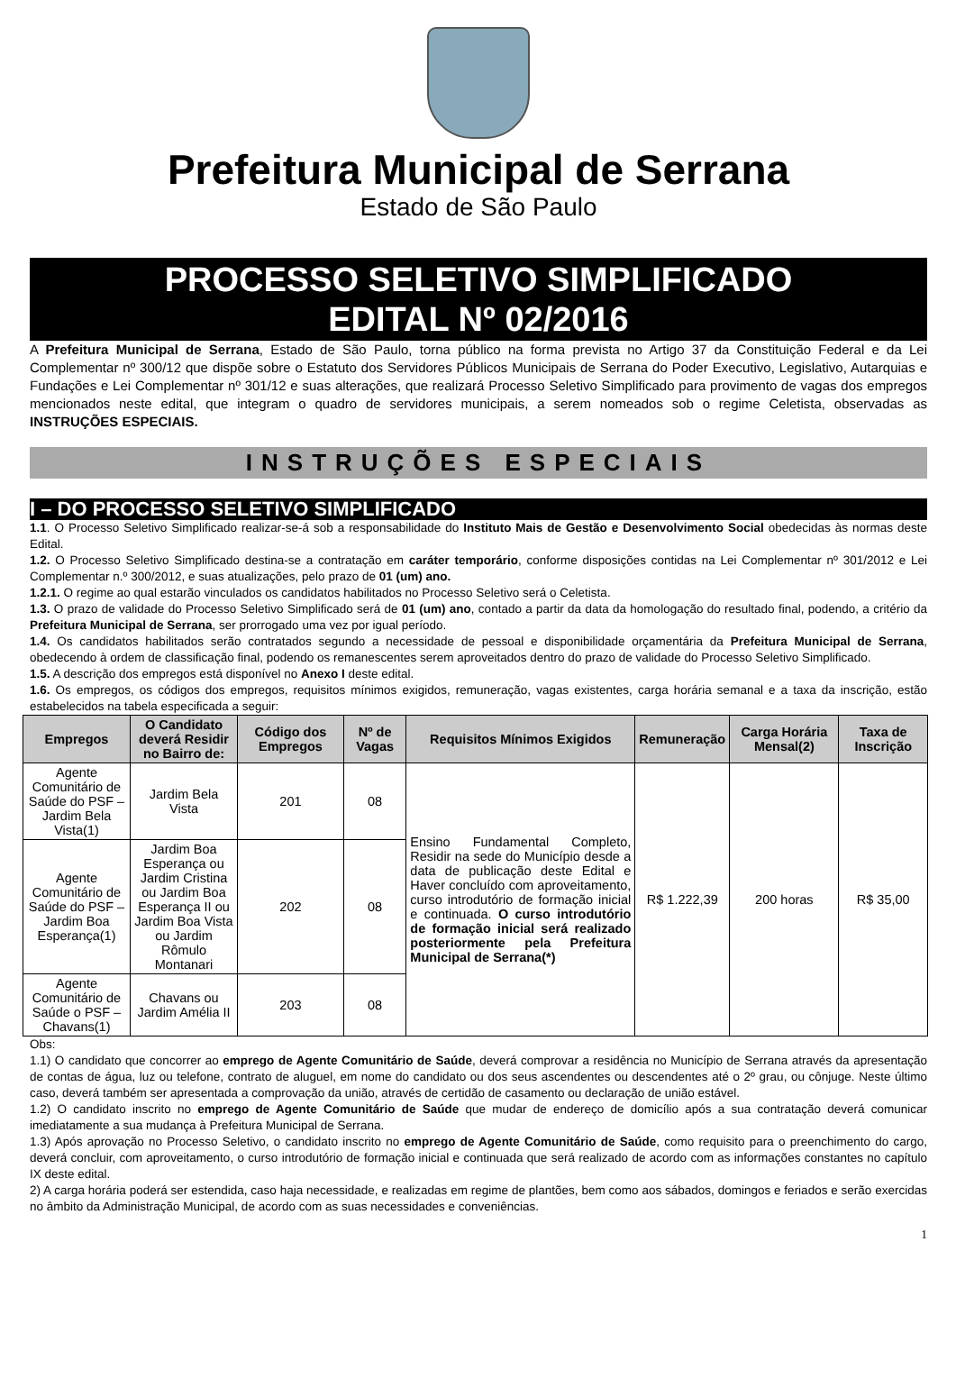Prefeitura Municipal de Serrana
Estado de São Paulo
PROCESSO SELETIVO SIMPLIFICADO
EDITAL Nº 02/2016
A Prefeitura Municipal de Serrana, Estado de São Paulo, torna público na forma prevista no Artigo 37 da Constituição Federal e da Lei Complementar nº 300/12 que dispõe sobre o Estatuto dos Servidores Públicos Municipais de Serrana do Poder Executivo, Legislativo, Autarquias e Fundações e Lei Complementar nº 301/12 e suas alterações, que realizará Processo Seletivo Simplificado para provimento de vagas dos empregos mencionados neste edital, que integram o quadro de servidores municipais, a serem nomeados sob o regime Celetista, observadas as INSTRUÇÕES ESPECIAIS.
INSTRUÇÕES ESPECIAIS
I – DO PROCESSO SELETIVO SIMPLIFICADO
1.1. O Processo Seletivo Simplificado realizar-se-á sob a responsabilidade do Instituto Mais de Gestão e Desenvolvimento Social obedecidas às normas deste Edital.
1.2. O Processo Seletivo Simplificado destina-se a contratação em caráter temporário, conforme disposições contidas na Lei Complementar nº 301/2012 e Lei Complementar n.º 300/2012, e suas atualizações, pelo prazo de 01 (um) ano.
1.2.1. O regime ao qual estarão vinculados os candidatos habilitados no Processo Seletivo será o Celetista.
1.3. O prazo de validade do Processo Seletivo Simplificado será de 01 (um) ano, contado a partir da data da homologação do resultado final, podendo, a critério da Prefeitura Municipal de Serrana, ser prorrogado uma vez por igual período.
1.4. Os candidatos habilitados serão contratados segundo a necessidade de pessoal e disponibilidade orçamentária da Prefeitura Municipal de Serrana, obedecendo à ordem de classificação final, podendo os remanescentes serem aproveitados dentro do prazo de validade do Processo Seletivo Simplificado.
1.5. A descrição dos empregos está disponível no Anexo I deste edital.
1.6. Os empregos, os códigos dos empregos, requisitos mínimos exigidos, remuneração, vagas existentes, carga horária semanal e a taxa da inscrição, estão estabelecidos na tabela especificada a seguir:
| Empregos | O Candidato deverá Residir no Bairro de: | Código dos Empregos | Nº de Vagas | Requisitos Mínimos Exigidos | Remuneração | Carga Horária Mensal(2) | Taxa de Inscrição |
| --- | --- | --- | --- | --- | --- | --- | --- |
| Agente Comunitário de Saúde do PSF – Jardim Bela Vista(1) | Jardim Bela Vista | 201 | 08 | Ensino Fundamental Completo, Residir na sede do Município desde a data de publicação deste Edital e Haver concluído com aproveitamento, curso introdutório de formação inicial e continuada. O curso introdutório de formação inicial será realizado posteriormente pela Prefeitura Municipal de Serrana(*) | R$ 1.222,39 | 200 horas | R$ 35,00 |
| Agente Comunitário de Saúde do PSF – Jardim Boa Esperança(1) | Jardim Boa Esperança ou Jardim Cristina ou Jardim Boa Esperança II ou Jardim Boa Vista ou Jardim Rômulo Montanari | 202 | 08 | | | | |
| Agente Comunitário de Saúde o PSF – Chavans(1) | Chavans ou Jardim Amélia II | 203 | 08 | | | | |
Obs:
1.1) O candidato que concorrer ao emprego de Agente Comunitário de Saúde, deverá comprovar a residência no Município de Serrana através da apresentação de contas de água, luz ou telefone, contrato de aluguel, em nome do candidato ou dos seus ascendentes ou descendentes até o 2º grau, ou cônjuge. Neste último caso, deverá também ser apresentada a comprovação da união, através de certidão de casamento ou declaração de união estável.
1.2) O candidato inscrito no emprego de Agente Comunitário de Saúde que mudar de endereço de domicílio após a sua contratação deverá comunicar imediatamente a sua mudança à Prefeitura Municipal de Serrana.
1.3) Após aprovação no Processo Seletivo, o candidato inscrito no emprego de Agente Comunitário de Saúde, como requisito para o preenchimento do cargo, deverá concluir, com aproveitamento, o curso introdutório de formação inicial e continuada que será realizado de acordo com as informações constantes no capítulo IX deste edital.
2) A carga horária poderá ser estendida, caso haja necessidade, e realizadas em regime de plantões, bem como aos sábados, domingos e feriados e serão exercidas no âmbito da Administração Municipal, de acordo com as suas necessidades e conveniências.
1